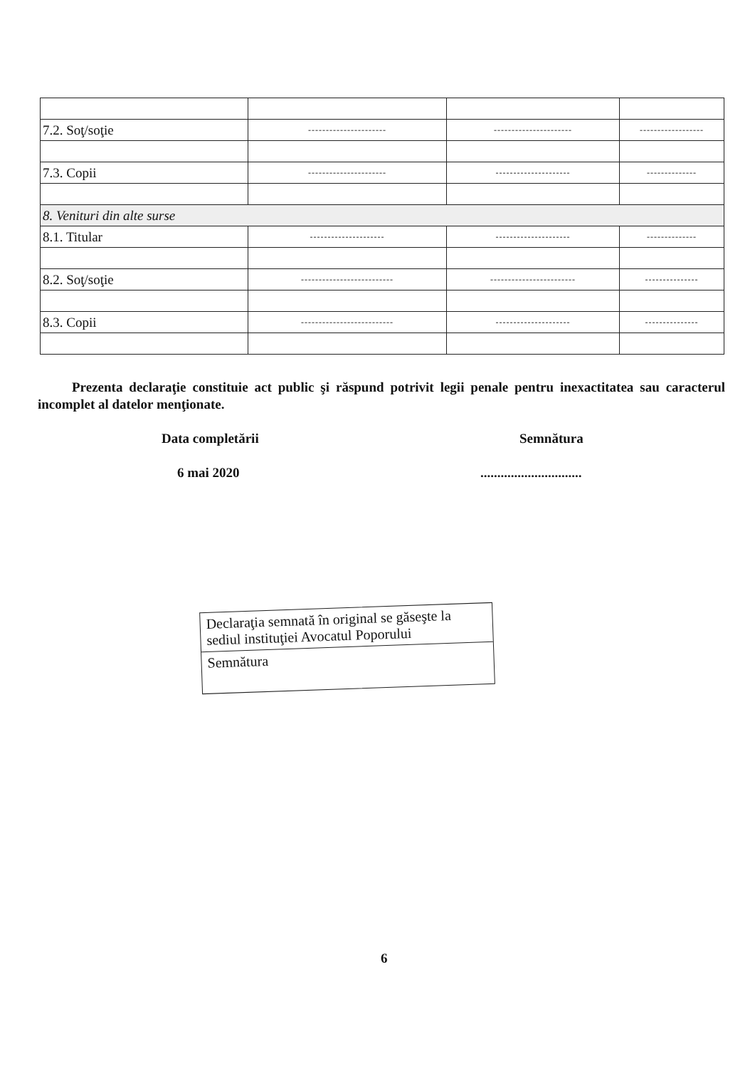| 7.2. Soţ/soţie | ---------------------- | ---------------------- | ------------------ |
| 7.3. Copii | ---------------------- | --------------------- | -------------- |
| 8. Venituri din alte surse | | | |
| 8.1. Titular | --------------------- | --------------------- | -------------- |
| 8.2. Soţ/soţie | -------------------------- | ------------------------ | --------------- |
| 8.3. Copii | -------------------------- | --------------------- | --------------- |
Prezenta declaraţie constituie act public şi răspund potrivit legii penale pentru inexactitatea sau caracterul incomplet al datelor menţionate.
Data completării Semnătura
6 mai 2020 ..............................
Declaraţia semnată în original se găseşte la sediul instituţiei Avocatul Poporului
Semnătura
6